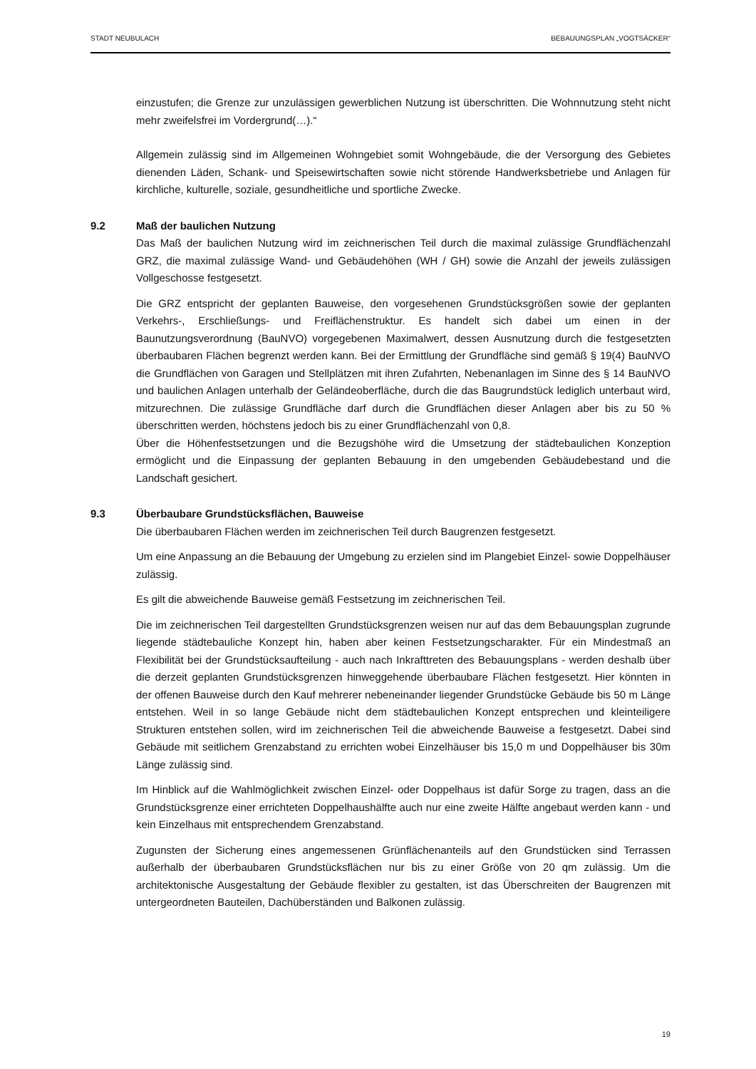STADT NEUBULACH BEBAUUNGSPLAN „VOGTSÄCKER“
einzustufen; die Grenze zur unzulässigen gewerblichen Nutzung ist überschritten. Die Wohnnutzung steht nicht mehr zweifelsfrei im Vordergrund(…).“
Allgemein zulässig sind im Allgemeinen Wohngebiet somit Wohngebäude, die der Versorgung des Gebietes dienenden Läden, Schank- und Speisewirtschaften sowie nicht störende Handwerksbetriebe und Anlagen für kirchliche, kulturelle, soziale, gesundheitliche und sportliche Zwecke.
9.2 Maß der baulichen Nutzung
Das Maß der baulichen Nutzung wird im zeichnerischen Teil durch die maximal zulässige Grundflächenzahl GRZ, die maximal zulässige Wand- und Gebäudehöhen (WH / GH) sowie die Anzahl der jeweils zulässigen Vollgeschosse festgesetzt.
Die GRZ entspricht der geplanten Bauweise, den vorgesehenen Grundstücksgrößen sowie der geplanten Verkehrs-, Erschließungs- und Freiflächenstruktur. Es handelt sich dabei um einen in der Baunutzungsverordnung (BauNVO) vorgegebenen Maximalwert, dessen Ausnutzung durch die festgesetzten überbaubaren Flächen begrenzt werden kann. Bei der Ermittlung der Grundfläche sind gemäß § 19(4) BauNVO die Grundflächen von Garagen und Stellplätzen mit ihren Zufahrten, Nebenanlagen im Sinne des § 14 BauNVO und baulichen Anlagen unterhalb der Geländeoberfläche, durch die das Baugrundstück lediglich unterbaut wird, mitzurechnen. Die zulässige Grundfläche darf durch die Grundflächen dieser Anlagen aber bis zu 50 % überschritten werden, höchstens jedoch bis zu einer Grundflächenzahl von 0,8.
Über die Höhenfestsetzungen und die Bezugshöhe wird die Umsetzung der städtebaulichen Konzeption ermöglicht und die Einpassung der geplanten Bebauung in den umgebenden Gebäudebestand und die Landschaft gesichert.
9.3 Überbaubare Grundstücksflächen, Bauweise
Die überbaubaren Flächen werden im zeichnerischen Teil durch Baugrenzen festgesetzt.
Um eine Anpassung an die Bebauung der Umgebung zu erzielen sind im Plangebiet Einzel- sowie Doppelhäuser zulässig.
Es gilt die abweichende Bauweise gemäß Festsetzung im zeichnerischen Teil.
Die im zeichnerischen Teil dargestellten Grundstücksgrenzen weisen nur auf das dem Bebauungsplan zugrunde liegende städtebauliche Konzept hin, haben aber keinen Festsetzungscharakter. Für ein Mindestmaß an Flexibilität bei der Grundstücksaufteilung - auch nach Inkrafttreten des Bebauungsplans - werden deshalb über die derzeit geplanten Grundstücksgrenzen hinweggehende überbaubare Flächen festgesetzt. Hier könnten in der offenen Bauweise durch den Kauf mehrerer nebeneinander liegender Grundstücke Gebäude bis 50 m Länge entstehen. Weil in so lange Gebäude nicht dem städtebaulichen Konzept entsprechen und kleinteiligere Strukturen entstehen sollen, wird im zeichnerischen Teil die abweichende Bauweise a festgesetzt. Dabei sind Gebäude mit seitlichem Grenzabstand zu errichten wobei Einzelhäuser bis 15,0 m und Doppelhäuser bis 30m Länge zulässig sind.
Im Hinblick auf die Wahlmöglichkeit zwischen Einzel- oder Doppelhaus ist dafür Sorge zu tragen, dass an die Grundstücksgrenze einer errichteten Doppelhaushälfte auch nur eine zweite Hälfte angebaut werden kann - und kein Einzelhaus mit entsprechendem Grenzabstand.
Zugunsten der Sicherung eines angemessenen Grünflächenanteils auf den Grundstücken sind Terrassen außerhalb der überbaubaren Grundstücksflächen nur bis zu einer Größe von 20 qm zulässig. Um die architektonische Ausgestaltung der Gebäude flexibler zu gestalten, ist das Überschreiten der Baugrenzen mit untergeordneten Bauteilen, Dachüberständen und Balkonen zulässig.
19